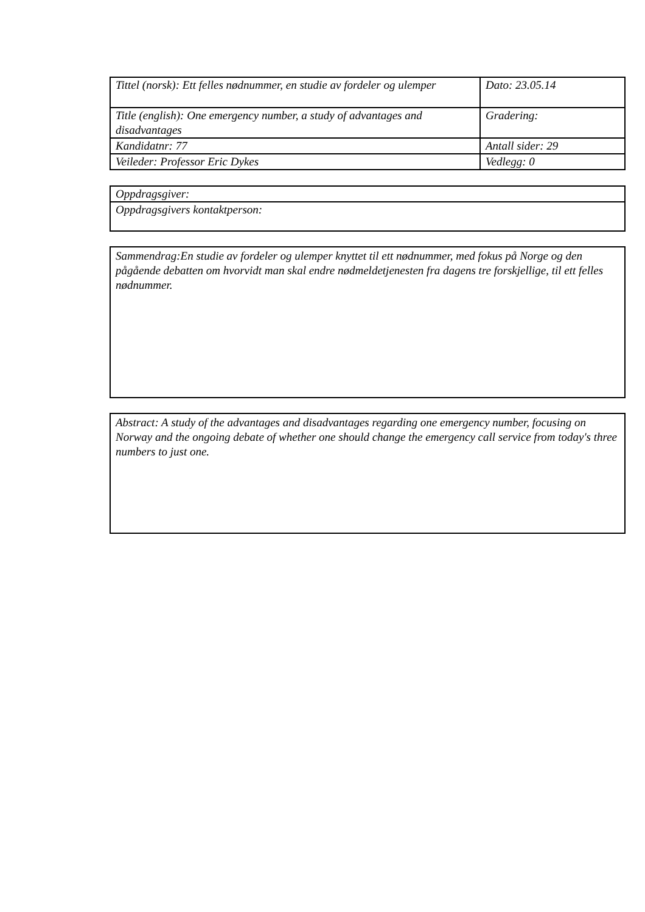| Tittel (norsk): Ett felles nødnummer, en studie av fordeler og ulemper | Dato: 23.05.14 |
| Title (english): One emergency number, a study of advantages and disadvantages | Gradering: |
| Kandidatnr: 77 | Antall sider: 29 |
| Veileder: Professor Eric Dykes | Vedlegg: 0 |
Oppdragsgiver:
Oppdragsgivers kontaktperson:
Sammendrag:En studie av fordeler og ulemper knyttet til ett nødnummer, med fokus på Norge og den pågående debatten om hvorvidt man skal endre nødmeldetjenesten fra dagens tre forskjellige, til ett felles nødnummer.
Abstract: A study of the advantages and disadvantages regarding one emergency number, focusing on Norway and the ongoing debate of whether one should change the emergency call service from today's three numbers to just one.